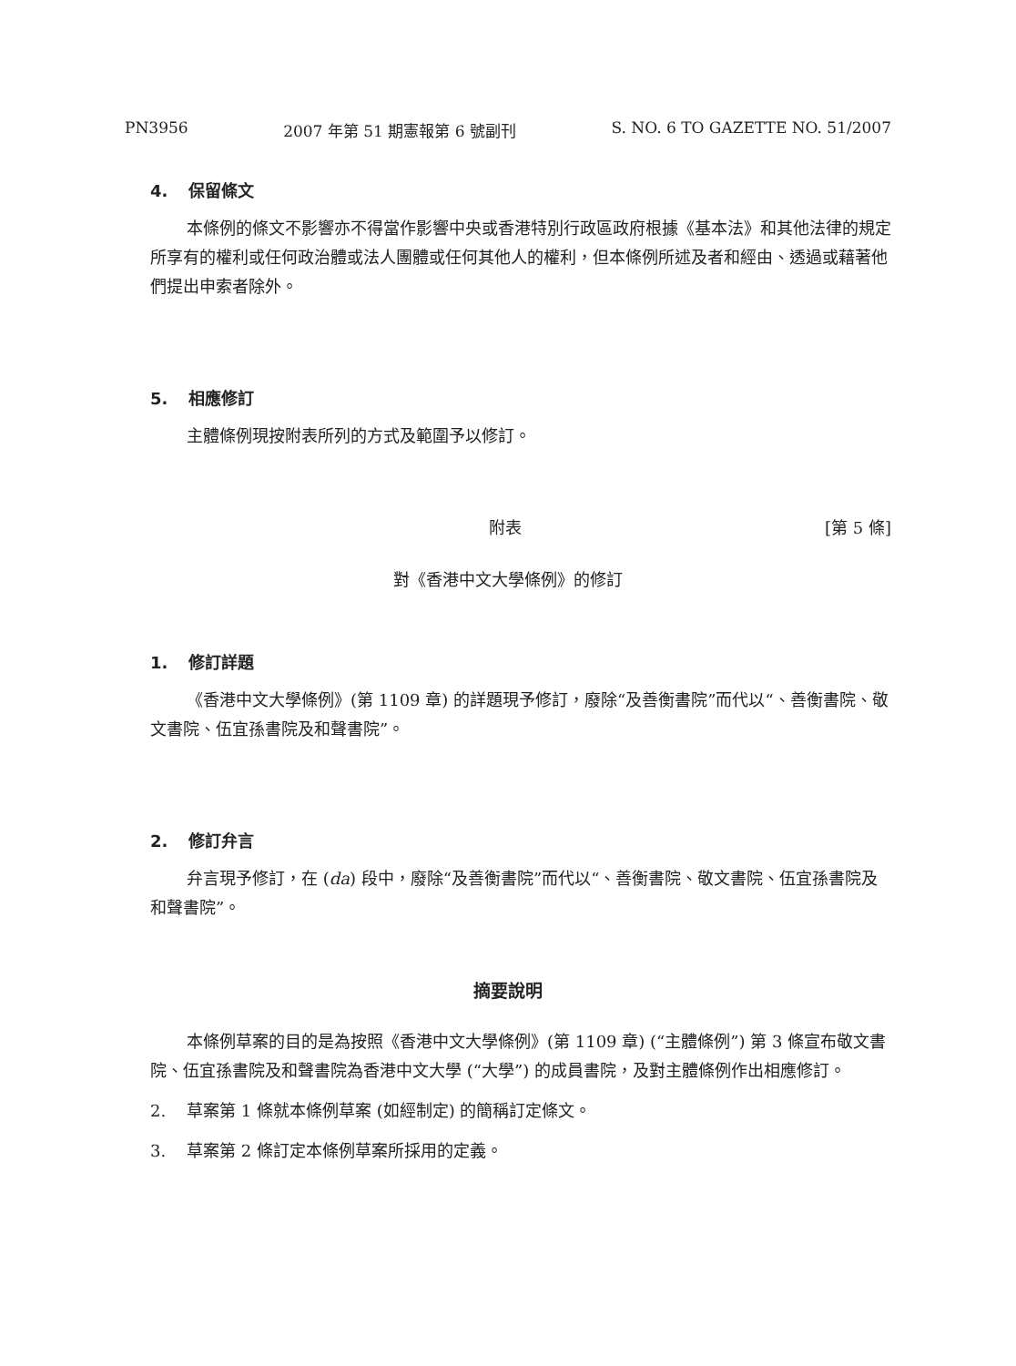PN3956 2007 年第 51 期憲報第 6 號副刊 S. NO. 6 TO GAZETTE NO. 51/2007
4. 保留條文
本條例的條文不影響亦不得當作影響中央或香港特別行政區政府根據《基本法》和其他法律的規定所享有的權利或任何政治體或法人團體或任何其他人的權利，但本條例所述及者和經由、透過或藉著他們提出申索者除外。
5. 相應修訂
主體條例現按附表所列的方式及範圍予以修訂。
附表 [第 5 條]
對《香港中文大學條例》的修訂
1. 修訂詳題
《香港中文大學條例》(第 1109 章) 的詳題現予修訂，廢除“及善衡書院”而代以“、善衡書院、敬文書院、伍宜孫書院及和聲書院”。
2. 修訂弁言
弁言現予修訂，在 (da) 段中，廢除“及善衡書院”而代以“、善衡書院、敬文書院、伍宜孫書院及和聲書院”。
摘要說明
本條例草案的目的是為按照《香港中文大學條例》(第 1109 章) (“主體條例”) 第 3 條宣布敬文書院、伍宜孫書院及和聲書院為香港中文大學 (“大學”) 的成員書院，及對主體條例作出相應修訂。
2. 草案第 1 條就本條例草案 (如經制定) 的簡稱訂定條文。
3. 草案第 2 條訂定本條例草案所採用的定義。